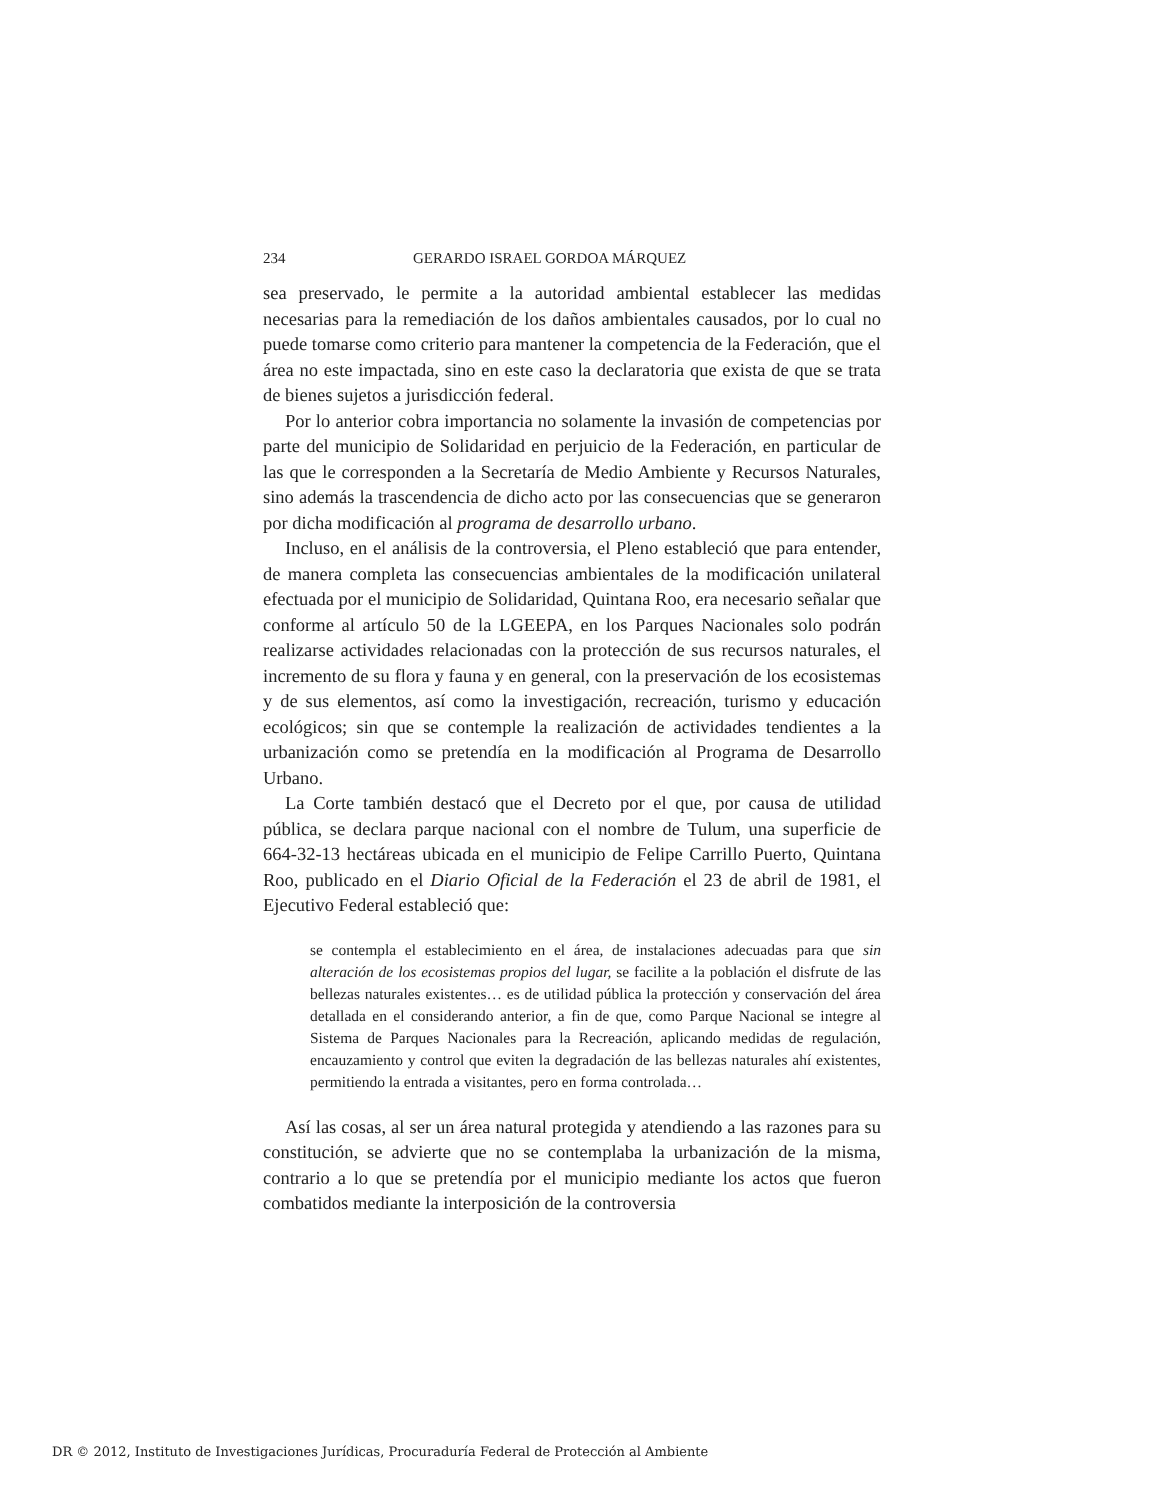234 GERARDO ISRAEL GORDOA MÁRQUEZ
sea preservado, le permite a la autoridad ambiental establecer las medidas necesarias para la remediación de los daños ambientales causados, por lo cual no puede tomarse como criterio para mantener la competencia de la Federación, que el área no este impactada, sino en este caso la declaratoria que exista de que se trata de bienes sujetos a jurisdicción federal.
Por lo anterior cobra importancia no solamente la invasión de competencias por parte del municipio de Solidaridad en perjuicio de la Federación, en particular de las que le corresponden a la Secretaría de Medio Ambiente y Recursos Naturales, sino además la trascendencia de dicho acto por las consecuencias que se generaron por dicha modificación al programa de desarrollo urbano.
Incluso, en el análisis de la controversia, el Pleno estableció que para entender, de manera completa las consecuencias ambientales de la modificación unilateral efectuada por el municipio de Solidaridad, Quintana Roo, era necesario señalar que conforme al artículo 50 de la LGEEPA, en los Parques Nacionales solo podrán realizarse actividades relacionadas con la protección de sus recursos naturales, el incremento de su flora y fauna y en general, con la preservación de los ecosistemas y de sus elementos, así como la investigación, recreación, turismo y educación ecológicos; sin que se contemple la realización de actividades tendientes a la urbanización como se pretendía en la modificación al Programa de Desarrollo Urbano.
La Corte también destacó que el Decreto por el que, por causa de utilidad pública, se declara parque nacional con el nombre de Tulum, una superficie de 664-32-13 hectáreas ubicada en el municipio de Felipe Carrillo Puerto, Quintana Roo, publicado en el Diario Oficial de la Federación el 23 de abril de 1981, el Ejecutivo Federal estableció que:
se contempla el establecimiento en el área, de instalaciones adecuadas para que sin alteración de los ecosistemas propios del lugar, se facilite a la población el disfrute de las bellezas naturales existentes… es de utilidad pública la protección y conservación del área detallada en el considerando anterior, a fin de que, como Parque Nacional se integre al Sistema de Parques Nacionales para la Recreación, aplicando medidas de regulación, encauzamiento y control que eviten la degradación de las bellezas naturales ahí existentes, permitiendo la entrada a visitantes, pero en forma controlada…
Así las cosas, al ser un área natural protegida y atendiendo a las razones para su constitución, se advierte que no se contemplaba la urbanización de la misma, contrario a lo que se pretendía por el municipio mediante los actos que fueron combatidos mediante la interposición de la controversia
DR © 2012, Instituto de Investigaciones Jurídicas, Procuraduría Federal de Protección al Ambiente